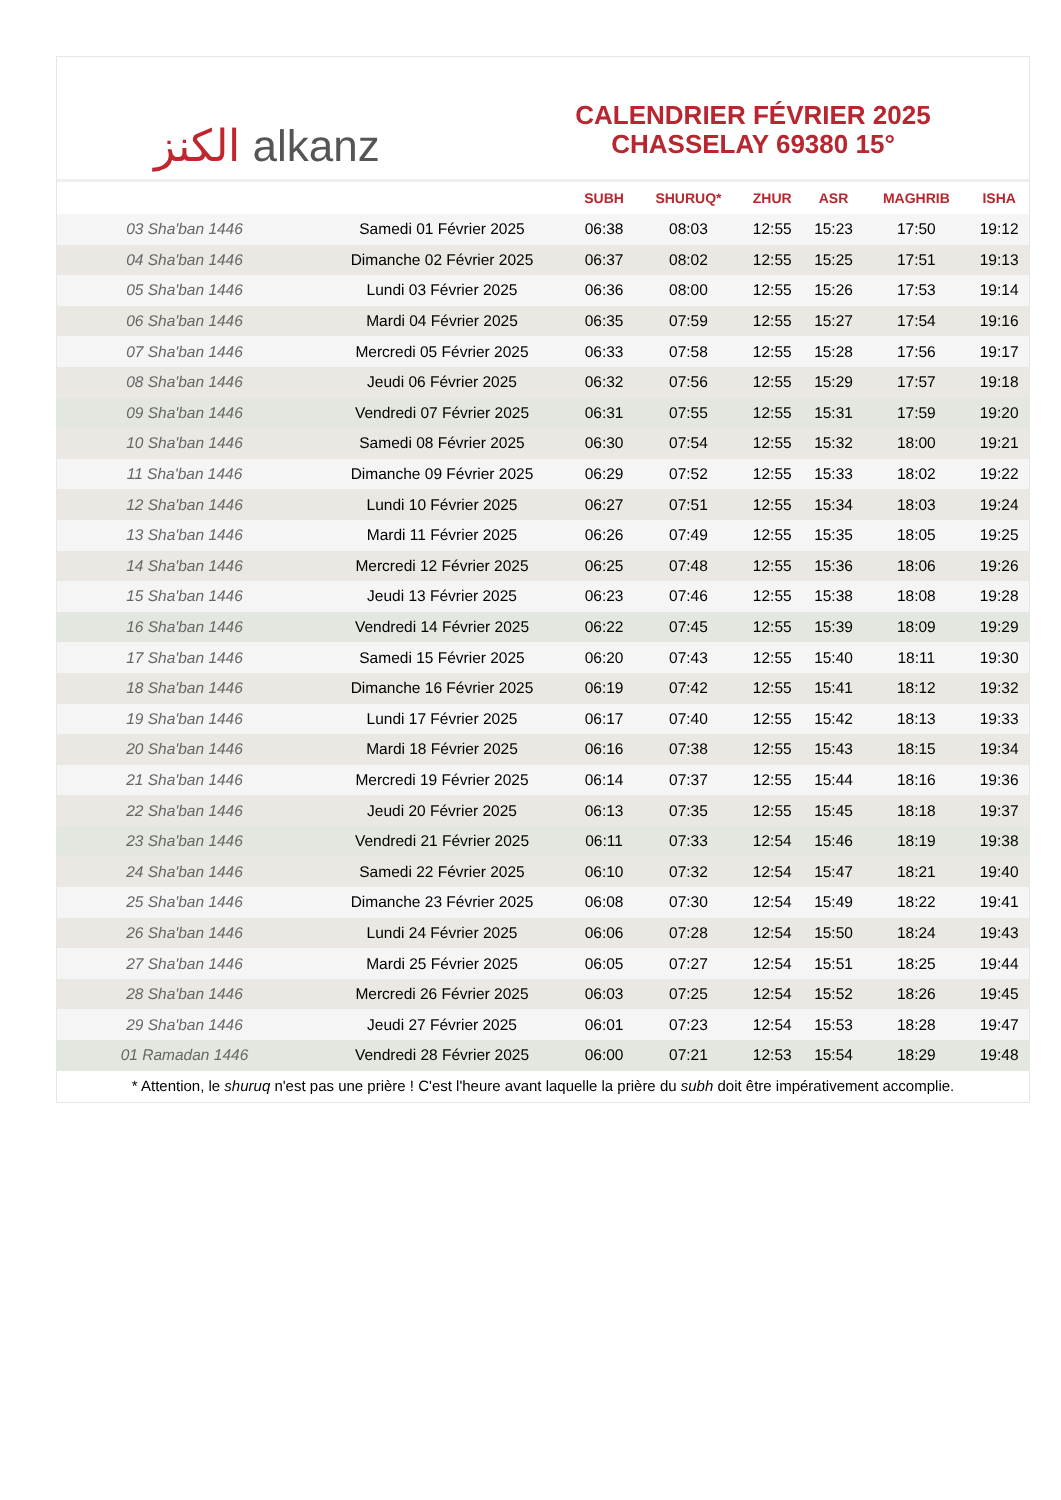الكنز alkanz
CALENDRIER FÉVRIER 2025
CHASSELAY 69380 15°
| | | SUBH | SHURUQ* | ZHUR | ASR | MAGHRIB | ISHA |
| --- | --- | --- | --- | --- | --- | --- | --- |
| 03 Sha'ban 1446 | Samedi 01 Février 2025 | 06:38 | 08:03 | 12:55 | 15:23 | 17:50 | 19:12 |
| 04 Sha'ban 1446 | Dimanche 02 Février 2025 | 06:37 | 08:02 | 12:55 | 15:25 | 17:51 | 19:13 |
| 05 Sha'ban 1446 | Lundi 03 Février 2025 | 06:36 | 08:00 | 12:55 | 15:26 | 17:53 | 19:14 |
| 06 Sha'ban 1446 | Mardi 04 Février 2025 | 06:35 | 07:59 | 12:55 | 15:27 | 17:54 | 19:16 |
| 07 Sha'ban 1446 | Mercredi 05 Février 2025 | 06:33 | 07:58 | 12:55 | 15:28 | 17:56 | 19:17 |
| 08 Sha'ban 1446 | Jeudi 06 Février 2025 | 06:32 | 07:56 | 12:55 | 15:29 | 17:57 | 19:18 |
| 09 Sha'ban 1446 | Vendredi 07 Février 2025 | 06:31 | 07:55 | 12:55 | 15:31 | 17:59 | 19:20 |
| 10 Sha'ban 1446 | Samedi 08 Février 2025 | 06:30 | 07:54 | 12:55 | 15:32 | 18:00 | 19:21 |
| 11 Sha'ban 1446 | Dimanche 09 Février 2025 | 06:29 | 07:52 | 12:55 | 15:33 | 18:02 | 19:22 |
| 12 Sha'ban 1446 | Lundi 10 Février 2025 | 06:27 | 07:51 | 12:55 | 15:34 | 18:03 | 19:24 |
| 13 Sha'ban 1446 | Mardi 11 Février 2025 | 06:26 | 07:49 | 12:55 | 15:35 | 18:05 | 19:25 |
| 14 Sha'ban 1446 | Mercredi 12 Février 2025 | 06:25 | 07:48 | 12:55 | 15:36 | 18:06 | 19:26 |
| 15 Sha'ban 1446 | Jeudi 13 Février 2025 | 06:23 | 07:46 | 12:55 | 15:38 | 18:08 | 19:28 |
| 16 Sha'ban 1446 | Vendredi 14 Février 2025 | 06:22 | 07:45 | 12:55 | 15:39 | 18:09 | 19:29 |
| 17 Sha'ban 1446 | Samedi 15 Février 2025 | 06:20 | 07:43 | 12:55 | 15:40 | 18:11 | 19:30 |
| 18 Sha'ban 1446 | Dimanche 16 Février 2025 | 06:19 | 07:42 | 12:55 | 15:41 | 18:12 | 19:32 |
| 19 Sha'ban 1446 | Lundi 17 Février 2025 | 06:17 | 07:40 | 12:55 | 15:42 | 18:13 | 19:33 |
| 20 Sha'ban 1446 | Mardi 18 Février 2025 | 06:16 | 07:38 | 12:55 | 15:43 | 18:15 | 19:34 |
| 21 Sha'ban 1446 | Mercredi 19 Février 2025 | 06:14 | 07:37 | 12:55 | 15:44 | 18:16 | 19:36 |
| 22 Sha'ban 1446 | Jeudi 20 Février 2025 | 06:13 | 07:35 | 12:55 | 15:45 | 18:18 | 19:37 |
| 23 Sha'ban 1446 | Vendredi 21 Février 2025 | 06:11 | 07:33 | 12:54 | 15:46 | 18:19 | 19:38 |
| 24 Sha'ban 1446 | Samedi 22 Février 2025 | 06:10 | 07:32 | 12:54 | 15:47 | 18:21 | 19:40 |
| 25 Sha'ban 1446 | Dimanche 23 Février 2025 | 06:08 | 07:30 | 12:54 | 15:49 | 18:22 | 19:41 |
| 26 Sha'ban 1446 | Lundi 24 Février 2025 | 06:06 | 07:28 | 12:54 | 15:50 | 18:24 | 19:43 |
| 27 Sha'ban 1446 | Mardi 25 Février 2025 | 06:05 | 07:27 | 12:54 | 15:51 | 18:25 | 19:44 |
| 28 Sha'ban 1446 | Mercredi 26 Février 2025 | 06:03 | 07:25 | 12:54 | 15:52 | 18:26 | 19:45 |
| 29 Sha'ban 1446 | Jeudi 27 Février 2025 | 06:01 | 07:23 | 12:54 | 15:53 | 18:28 | 19:47 |
| 01 Ramadan 1446 | Vendredi 28 Février 2025 | 06:00 | 07:21 | 12:53 | 15:54 | 18:29 | 19:48 |
* Attention, le shuruq n'est pas une prière ! C'est l'heure avant laquelle la prière du subh doit être impérativement accomplie.